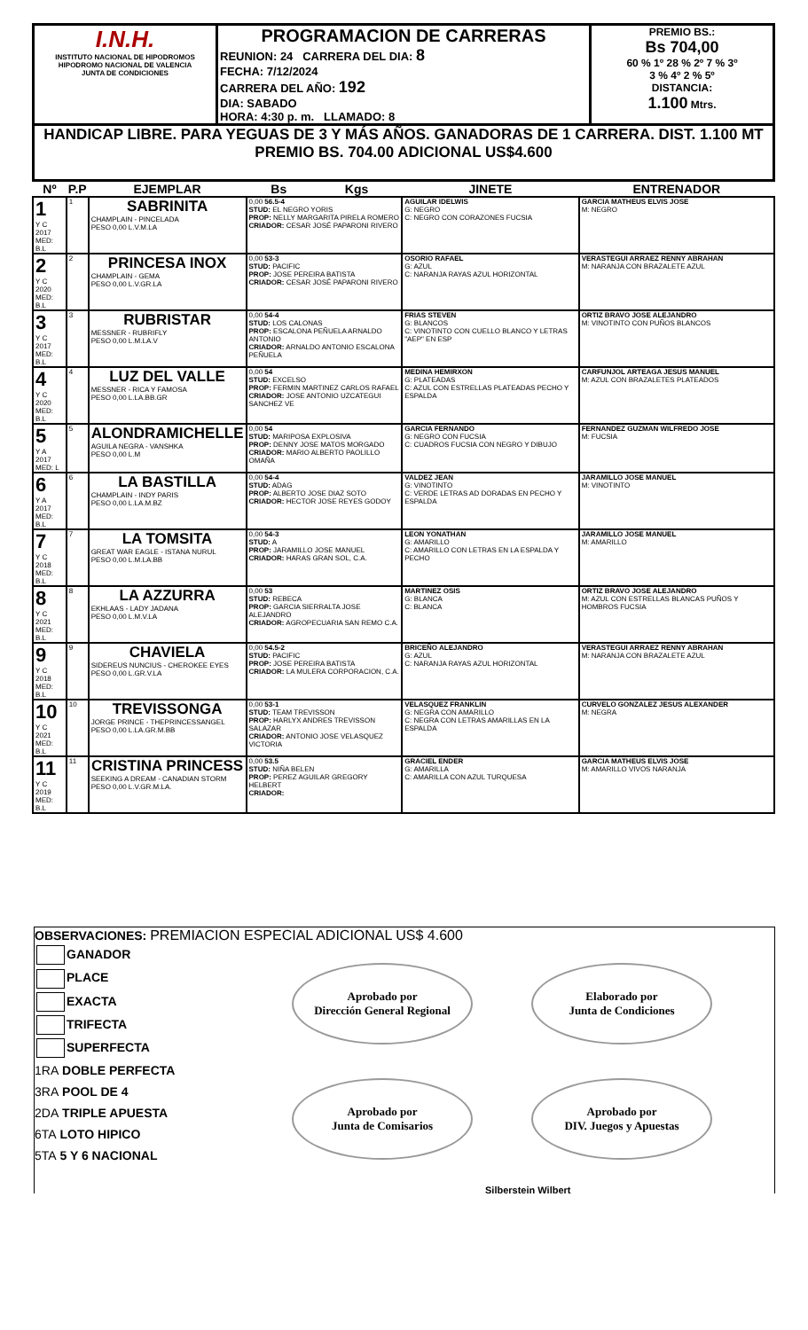| I.N.H. INSTITUTO NACIONAL DE HIPODROMOS HIPODROMO NACIONAL DE VALENCIA JUNTA DE CONDICIONES | PROGRAMACION DE CARRERAS REUNION: 24 CARRERA DEL DIA: 8 FECHA: 7/12/2024 CARRERA DEL AÑO: 192 DIA: SABADO HORA: 4:30 p. m. LLAMADO: 8 | PREMIO BS.: Bs 704,00 60 % 1º 28 % 2º 7 % 3º 3 % 4º 2 % 5º DISTANCIA: 1.100 Mtrs. |
| HANDICAP LIBRE. PARA YEGUAS DE 3 Y MÁS AÑOS. GANADORAS DE 1 CARRERA. DIST. 1.100 MT PREMIO BS. 704.00 ADICIONAL US$4.600 | | |
| Nº | P.P | EJEMPLAR | Bs | Kgs | JINETE | ENTRENADOR |
| --- | --- | --- | --- | --- | --- | --- |
| 1 Y C 2017 MED: B.L | 1 | SABRINITA CHAMPLAIN - PINCELADA PESO 0,00 L.V.M.LA | 0,00 56.5-4 STUD: EL NEGRO YORIS PROP: NELLY MARGARITA PIRELA ROMERO CRIADOR: CESAR JOSÉ PAPARONI RIVERO | | AGUILAR IDELWIS G: NEGRO C: NEGRO CON CORAZONES FUCSIA | GARCIA MATHEUS ELVIS JOSE M: NEGRO |
| 2 Y C 2020 MED: B.L | 2 | PRINCESA INOX CHAMPLAIN - GEMA PESO 0,00 L.V.GR.LA | 0,00 53-3 STUD: PACIFIC PROP: JOSE PEREIRA BATISTA CRIADOR: CESAR JOSÉ PAPARONI RIVERO | | OSORIO RAFAEL G: AZUL C: NARANJA RAYAS AZUL HORIZONTAL | VERASTEGUI ARRAEZ RENNY ABRAHAN M: NARANJA CON BRAZALETE AZUL |
| 3 Y C 2017 MED: B.L | 3 | RUBRISTAR MESSNER - RUBRIFLY PESO 0,00 L.M.LA.V | 0,00 54-4 STUD: LOS CALONAS PROP: ESCALONA PEÑUELA ARNALDO ANTONIO CRIADOR: ARNALDO ANTONIO ESCALONA PEÑUELA | | FRIAS STEVEN G: BLANCOS C: VINOTINTO CON CUELLO BLANCO Y LETRAS "AEP" EN ESP | ORTIZ BRAVO JOSE ALEJANDRO M: VINOTINTO CON PUÑOS BLANCOS |
| 4 Y C 2020 MED: B.L | 4 | LUZ DEL VALLE MESSNER - RICA Y FAMOSA PESO 0,00 L.LA.BB.GR | 0,00 54 STUD: EXCELSO PROP: FERMIN MARTINEZ CARLOS RAFAEL CRIADOR: JOSE ANTONIO UZCATEGUI SANCHEZ VE | | MEDINA HEMIRXON G: PLATEADAS C: AZUL CON ESTRELLAS PLATEADAS PECHO Y ESPALDA | CARFUNJOL ARTEAGA JESUS MANUEL M: AZUL CON BRAZALETES PLATEADOS |
| 5 Y A 2017 MED: L | 5 | ALONDRAMICHELLE AGUILA NEGRA - VANSHKA PESO 0,00 L.M | 0,00 54 STUD: MARIPOSA EXPLOSIVA PROP: DENNY JOSE MATOS MORGADO CRIADOR: MARIO ALBERTO PAOLILLO OMAÑA | | GARCIA FERNANDO G: NEGRO CON FUCSIA C: CUADROS FUCSIA CON NEGRO Y DIBUJO | FERNANDEZ GUZMAN WILFREDO JOSE M: FUCSIA |
| 6 Y A 2017 MED: B.L | 6 | LA BASTILLA CHAMPLAIN - INDY PARIS PESO 0,00 L.LA.M.BZ | 0,00 54-4 STUD: ADAG PROP: ALBERTO JOSE DIAZ SOTO CRIADOR: HECTOR JOSE REYES GODOY | | VALDEZ JEAN G: VINOTINTO C: VERDE LETRAS AD DORADAS EN PECHO Y ESPALDA | JARAMILLO JOSE MANUEL M: VINOTINTO |
| 7 Y C 2018 MED: B.L | 7 | LA TOMSITA GREAT WAR EAGLE - ISTANA NURUL PESO 0,00 L.M.LA.BB | 0,00 54-3 STUD: A PROP: JARAMILLO JOSE MANUEL CRIADOR: HARAS GRAN SOL, C.A. | | LEON YONATHAN G: AMARILLO C: AMARILLO CON LETRAS EN LA ESPALDA Y PECHO | JARAMILLO JOSE MANUEL M: AMARILLO |
| 8 Y C 2021 MED: B.L | 8 | LA AZZURRA EKHLAAS - LADY JADANA PESO 0,00 L.M.V.LA | 0,00 53 STUD: REBECA PROP: GARCIA SIERRALTA JOSE ALEJANDRO CRIADOR: AGROPECUARIA SAN REMO C.A. | | MARTINEZ OSIS G: BLANCA C: BLANCA | ORTIZ BRAVO JOSE ALEJANDRO M: AZUL CON ESTRELLAS BLANCAS PUÑOS Y HOMBROS FUCSIA |
| 9 Y C 2018 MED: B.L | 9 | CHAVIELA SIDEREUS NUNCIUS - CHEROKEE EYES PESO 0,00 L.GR.V.LA | 0,00 54.5-2 STUD: PACIFIC PROP: JOSE PEREIRA BATISTA CRIADOR: LA MULERA CORPORACION, C.A. | | BRICEÑO ALEJANDRO G: AZUL C: NARANJA RAYAS AZUL HORIZONTAL | VERASTEGUI ARRAEZ RENNY ABRAHAN M: NARANJA CON BRAZALETE AZUL |
| 10 Y C 2021 MED: B.L | 10 | TREVISSONGA JORGE PRINCE - THEPRINCESSANGEL PESO 0,00 L.LA.GR.M.BB | 0,00 53-1 STUD: TEAM TREVISSON PROP: HARLYX ANDRES TREVISSON SALAZAR CRIADOR: ANTONIO JOSE VELASQUEZ VICTORIA | | VELASQUEZ FRANKLIN G: NEGRA CON AMARILLO C: NEGRA CON LETRAS AMARILLAS EN LA ESPALDA | CURVELO GONZALEZ JESUS ALEXANDER M: NEGRA |
| 11 Y C 2019 MED: B.L | 11 | CRISTINA PRINCESS SEEKING A DREAM - CANADIAN STORM PESO 0,00 L.V.GR.M.LA. | 0,00 53.5 STUD: NIÑA BELEN PROP: PEREZ AGUILAR GREGORY HELBERT CRIADOR: | | GRACIEL ENDER G: AMARILLA C: AMARILLA CON AZUL TURQUESA | GARCIA MATHEUS ELVIS JOSE M: AMARILLO VIVOS NARANJA |
OBSERVACIONES: PREMIACION ESPECIAL ADICIONAL US$ 4.600
GANADOR
PLACE
EXACTA
TRIFECTA
SUPERFECTA
1RA DOBLE PERFECTA
3RA POOL DE 4
2DA TRIPLE APUESTA
6TA LOTO HIPICO
5TA 5 Y 6 NACIONAL
Aprobado por
Dirección General Regional
Elaborado por
Junta de Condiciones
Aprobado por
Junta de Comisarios
Aprobado por
DIV. Juegos y Apuestas
Silberstein Wilbert